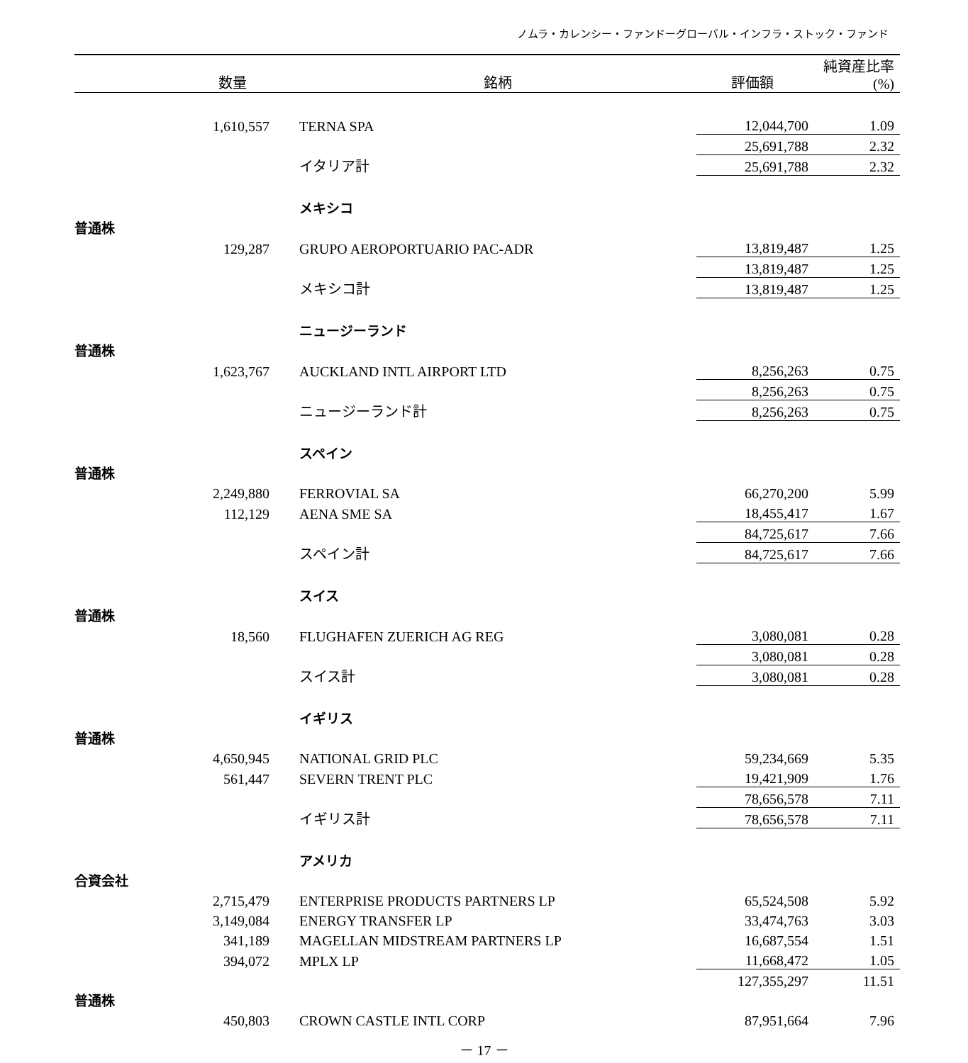ノムラ・カレンシー・ファンドーグローバル・インフラ・ストック・ファンド
| | 数量 | 銘柄 | 評価額 | 純資産比率(%) |
| --- | --- | --- | --- | --- |
| | 1,610,557 | TERNA SPA | 12,044,700 | 1.09 |
| | | | 25,691,788 | 2.32 |
| | | イタリア計 | 25,691,788 | 2.32 |
| | | メキシコ | | |
| 普通株 | | | | |
| | 129,287 | GRUPO AEROPORTUARIO PAC-ADR | 13,819,487 | 1.25 |
| | | | 13,819,487 | 1.25 |
| | | メキシコ計 | 13,819,487 | 1.25 |
| | | ニュージーランド | | |
| 普通株 | | | | |
| | 1,623,767 | AUCKLAND INTL AIRPORT LTD | 8,256,263 | 0.75 |
| | | | 8,256,263 | 0.75 |
| | | ニュージーランド計 | 8,256,263 | 0.75 |
| | | スペイン | | |
| 普通株 | | | | |
| | 2,249,880 | FERROVIAL SA | 66,270,200 | 5.99 |
| | 112,129 | AENA SME SA | 18,455,417 | 1.67 |
| | | | 84,725,617 | 7.66 |
| | | スペイン計 | 84,725,617 | 7.66 |
| | | スイス | | |
| 普通株 | | | | |
| | 18,560 | FLUGHAFEN ZUERICH AG REG | 3,080,081 | 0.28 |
| | | | 3,080,081 | 0.28 |
| | | スイス計 | 3,080,081 | 0.28 |
| | | イギリス | | |
| 普通株 | | | | |
| | 4,650,945 | NATIONAL GRID PLC | 59,234,669 | 5.35 |
| | 561,447 | SEVERN TRENT PLC | 19,421,909 | 1.76 |
| | | | 78,656,578 | 7.11 |
| | | イギリス計 | 78,656,578 | 7.11 |
| | | アメリカ | | |
| 合資会社 | | | | |
| | 2,715,479 | ENTERPRISE PRODUCTS PARTNERS LP | 65,524,508 | 5.92 |
| | 3,149,084 | ENERGY TRANSFER LP | 33,474,763 | 3.03 |
| | 341,189 | MAGELLAN MIDSTREAM PARTNERS LP | 16,687,554 | 1.51 |
| | 394,072 | MPLX LP | 11,668,472 | 1.05 |
| | | | 127,355,297 | 11.51 |
| 普通株 | | | | |
| | 450,803 | CROWN CASTLE INTL CORP | 87,951,664 | 7.96 |
－ 17 －